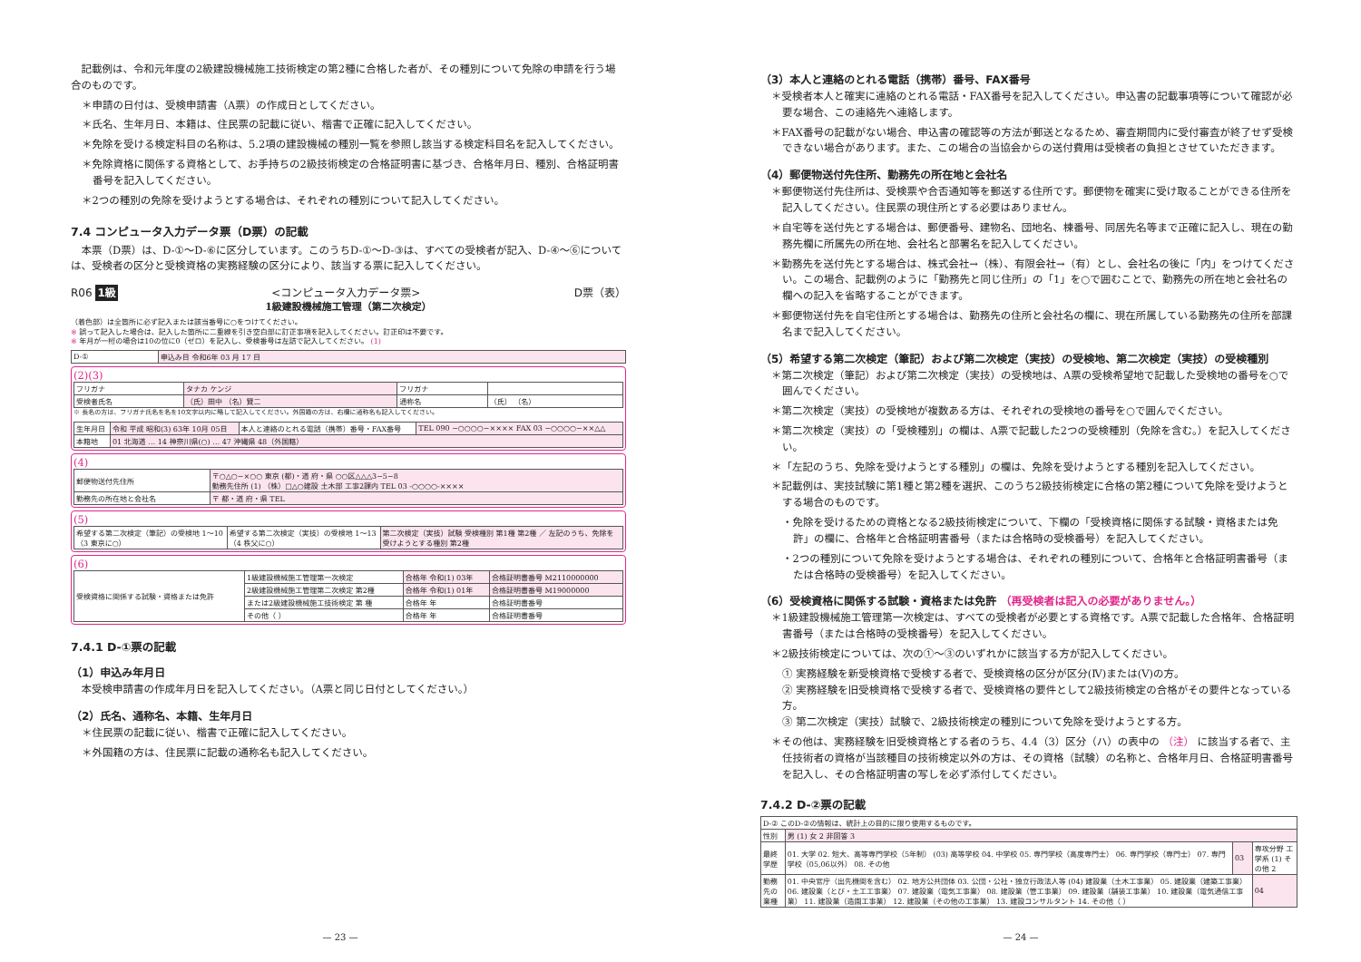記載例は、令和元年度の2級建設機械施工技術検定の第2種に合格した者が、その種別について免除の申請を行う場合のものです。
＊申請の日付は、受検申請書（A票）の作成日としてください。
＊氏名、生年月日、本籍は、住民票の記載に従い、楷書で正確に記入してください。
＊免除を受ける検定科目の名称は、5.2項の建設機械の種別一覧を参照し該当する検定科目名を記入してください。
＊免除資格に関係する資格として、お手持ちの2級技術検定の合格証明書に基づき、合格年月日、種別、合格証明書番号を記入してください。
＊2つの種別の免除を受けようとする場合は、それぞれの種別について記入してください。
7.4 コンピュータ入力データ票（D票）の記載
　本票（D票）は、D-①〜D-⑥に区分しています。このうちD-①〜D-③は、すべての受検者が記入、D-④〜⑥については、受検者の区分と受検資格の実務経験の区分により、該当する票に記入してください。
R06 1級 <コンピュータ入力データ票> D票（表）
1級建設機械施工管理（第二次検定）
（着色部）は全箇所に必ず記入または該当番号に○をつけてください。
※ 誤って記入した場合は、記入した箇所に二重線を引き空白部に訂正事項を記入してください。訂正印は不要です。
※ 年月が一桁の場合は10の位に0（ゼロ）を記入し、受検番号は左詰で記入してください。 (1)
| D-① | 申込み日 令和6年 03 月 17 日 |
(2)(3)
| フリガナ | タナカ ケンジ | フリガナ | |
| 受検者氏名 | （氏）田中 （名）賢二 | 通称名 | （氏） （名） |
※ 長名の方は、フリガナ氏名を名を10文字以内に略して記入してください。外国籍の方は、右欄に通称名も記入してください。
| 生年月日 | 令和 平成 昭和(3) 63年 10月 05日 | 本人と連絡のとれる電話（携帯）番号・FAX番号 | TEL 090 −○○○○−×××× FAX 03 −○○○○−××△△ |
| 本籍地 | 01 北海道 … 14 神奈川県(○) … 47 沖縄県 48（外国籍） | | |
(4)
| 郵便物送付先住所 | 〒○△○−×○○ 東京 (都)・道 府・県 ○○区△△△3−5−8 勤務先住所 (1) （株）□△○建設 土木部 工事2課内 TEL 03 -○○○○-×××× |
| 勤務先の所在地と会社名 | 〒 都・道 府・県 TEL |
(5)
| 希望する第二次検定（筆記）の受検地 1〜10（3 東京に○） | 希望する第二次検定（実技）の受検地 1〜13（4 秩父に○） | 第二次検定（実技）試験 受検種別 第1種 第2種 ／ 左記のうち、免除を受けようとする種別 第2種 |
(6)
| 受検資格に関係する試験・資格または免許 | 1級建設機械施工管理第一次検定 | 合格年 令和(1) 03年 | 合格証明書番号 M2110000000 |
| | 2級建設機械施工管理第二次検定 第2種 | 合格年 令和(1) 01年 | 合格証明書番号 M19000000 |
| | または2級建設機械施工技術検定 第 種 | 合格年 年 | 合格証明書番号 |
| | その他（ ） | 合格年 年 | 合格証明書番号 |
7.4.1 D-①票の記載
（1）申込み年月日
　本受検申請書の作成年月日を記入してください。（A票と同じ日付としてください。）
（2）氏名、通称名、本籍、生年月日
＊住民票の記載に従い、楷書で正確に記入してください。
＊外国籍の方は、住民票に記載の通称名も記入してください。
— 23 —
（3）本人と連絡のとれる電話（携帯）番号、FAX番号
＊受検者本人と確実に連絡のとれる電話・FAX番号を記入してください。申込書の記載事項等について確認が必要な場合、この連絡先へ連絡します。
＊FAX番号の記載がない場合、申込書の確認等の方法が郵送となるため、審査期間内に受付審査が終了せず受検できない場合があります。また、この場合の当協会からの送付費用は受検者の負担とさせていただきます。
（4）郵便物送付先住所、勤務先の所在地と会社名
＊郵便物送付先住所は、受検票や合否通知等を郵送する住所です。郵便物を確実に受け取ることができる住所を記入してください。住民票の現住所とする必要はありません。
＊自宅等を送付先とする場合は、郵便番号、建物名、団地名、棟番号、同居先名等まで正確に記入し、現在の勤務先欄に所属先の所在地、会社名と部署名を記入してください。
＊勤務先を送付先とする場合は、株式会社→（株）、有限会社→（有）とし、会社名の後に「内」をつけてください。この場合、記載例のように「勤務先と同じ住所」の「1」を○で囲むことで、勤務先の所在地と会社名の欄への記入を省略することができます。
＊郵便物送付先を自宅住所とする場合は、勤務先の住所と会社名の欄に、現在所属している勤務先の住所を部課名まで記入してください。
（5）希望する第二次検定（筆記）および第二次検定（実技）の受検地、第二次検定（実技）の受検種別
＊第二次検定（筆記）および第二次検定（実技）の受検地は、A票の受検希望地で記載した受検地の番号を○で囲んでください。
＊第二次検定（実技）の受検地が複数ある方は、それぞれの受検地の番号を○で囲んでください。
＊第二次検定（実技）の「受検種別」の欄は、A票で記載した2つの受検種別（免除を含む。）を記入してください。
＊「左記のうち、免除を受けようとする種別」の欄は、免除を受けようとする種別を記入してください。
＊記載例は、実技試験に第1種と第2種を選択、このうち2級技術検定に合格の第2種について免除を受けようとする場合のものです。
・免除を受けるための資格となる2級技術検定について、下欄の「受検資格に関係する試験・資格または免許」の欄に、合格年と合格証明書番号（または合格時の受検番号）を記入してください。
・2つの種別について免除を受けようとする場合は、それぞれの種別について、合格年と合格証明書番号（または合格時の受検番号）を記入してください。
（6）受検資格に関係する試験・資格または免許 （再受検者は記入の必要がありません。）
＊1級建設機械施工管理第一次検定は、すべての受検者が必要とする資格です。A票で記載した合格年、合格証明書番号（または合格時の受検番号）を記入してください。
＊2級技術検定については、次の①〜③のいずれかに該当する方が記入してください。
① 実務経験を新受検資格で受検する者で、受検資格の区分が区分(Ⅳ)または(Ⅴ)の方。
② 実務経験を旧受検資格で受検する者で、受検資格の要件として2級技術検定の合格がその要件となっている方。
③ 第二次検定（実技）試験で、2級技術検定の種別について免除を受けようとする方。
＊その他は、実務経験を旧受検資格とする者のうち、4.4（3）区分（ハ）の表中の （注） に該当する者で、主任技術者の資格が当該種目の技術検定以外の方は、その資格（試験）の名称と、合格年月日、合格証明書番号を記入し、その合格証明書の写しを必ず添付してください。
7.4.2 D-②票の記載
| D-② このD-②の情報は、統計上の目的に限り使用するものです。 | | | |
| 性別 | 男 (1) 女 2 非回答 3 | | |
| 最終学歴 | 01. 大学 02. 短大、高等専門学校（5年制） (03) 高等学校 04. 中学校 05. 専門学校（高度専門士） 06. 専門学校（専門士） 07. 専門学校（05,06以外） 08. その他 | 03 | 専攻分野 工学系 (1) その他 2 |
| 勤務先の業種 | 01. 中央官庁（出先機関を含む） 02. 地方公共団体 03. 公団・公社・独立行政法人等 (04) 建設業（土木工事業） 05. 建設業（建築工事業） 06. 建設業（とび・土工工事業） 07. 建設業（電気工事業） 08. 建設業（管工事業） 09. 建設業（舗装工事業） 10. 建設業（電気通信工事業） 11. 建設業（造園工事業） 12. 建設業（その他の工事業） 13. 建設コンサルタント 14. その他（ ） | | 04 |
— 24 —